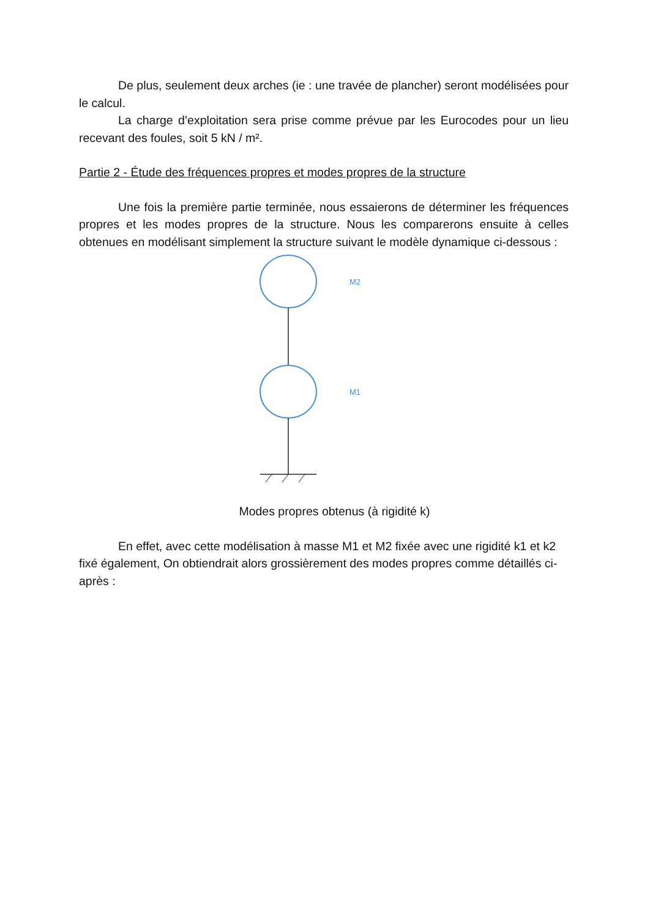De plus, seulement deux arches (ie : une travée de plancher) seront modélisées pour le calcul.
La charge d’exploitation sera prise comme prévue par les Eurocodes pour un lieu recevant des foules, soit 5 kN / m².
Partie 2 - Étude des fréquences propres et modes propres de la structure
Une fois la première partie terminée, nous essaierons de déterminer les fréquences propres et les modes propres de la structure. Nous les comparerons ensuite à celles obtenues en modélisant simplement la structure suivant le modèle dynamique ci-dessous :
M2
M1
Modes propres obtenus (à rigidité k)
En effet, avec cette modélisation à masse M1 et M2 fixée avec une rigidité k1 et k2 fixé également, On obtiendrait alors grossièrement des modes propres comme détaillés ci-après :